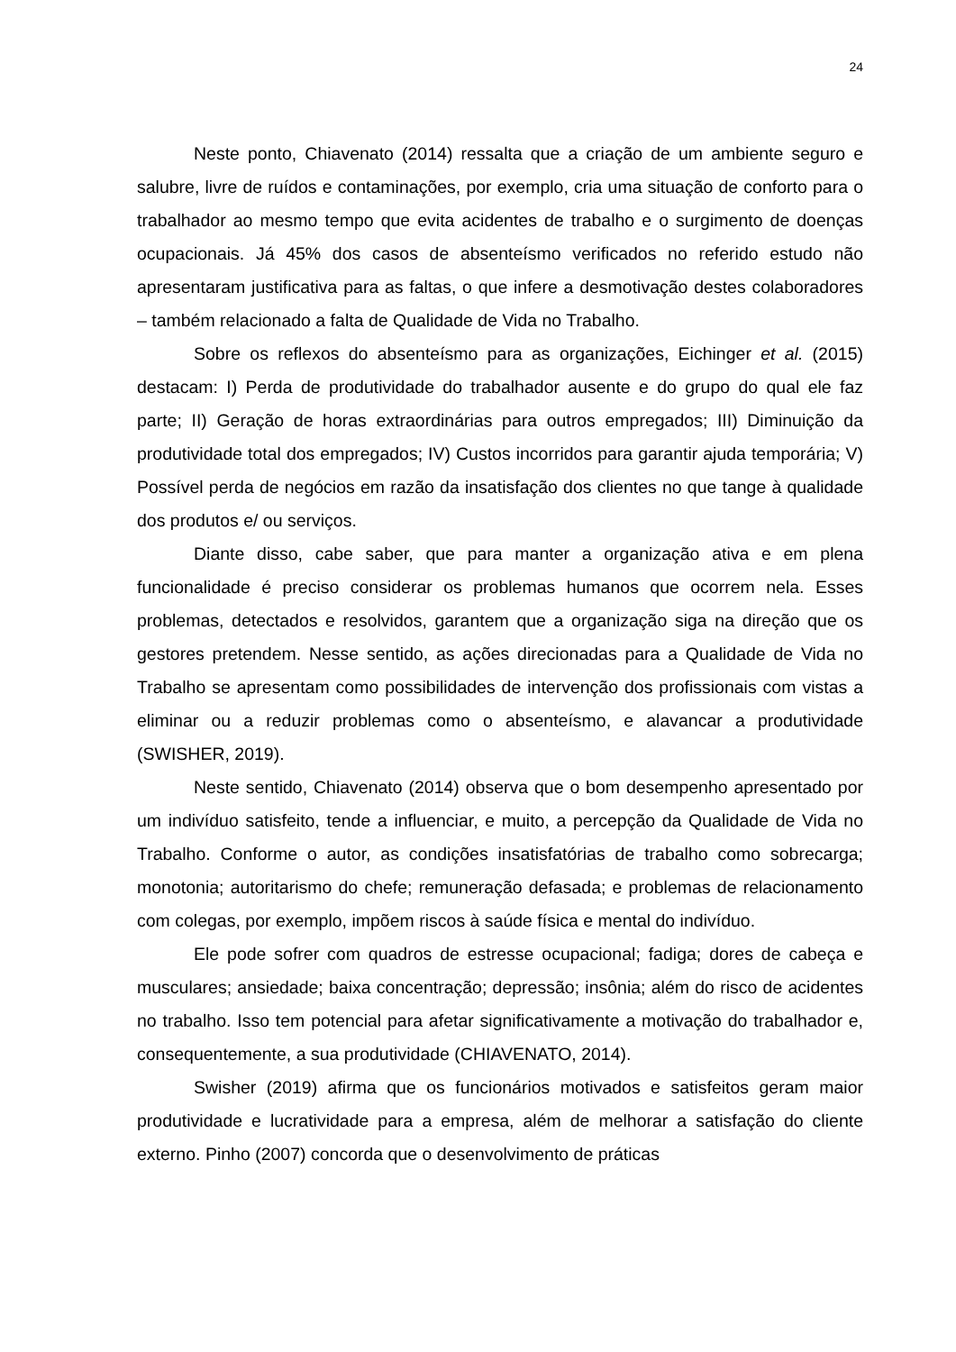24
Neste ponto, Chiavenato (2014) ressalta que a criação de um ambiente seguro e salubre, livre de ruídos e contaminações, por exemplo, cria uma situação de conforto para o trabalhador ao mesmo tempo que evita acidentes de trabalho e o surgimento de doenças ocupacionais. Já 45% dos casos de absenteísmo verificados no referido estudo não apresentaram justificativa para as faltas, o que infere a desmotivação destes colaboradores – também relacionado a falta de Qualidade de Vida no Trabalho.
Sobre os reflexos do absenteísmo para as organizações, Eichinger et al. (2015) destacam: I) Perda de produtividade do trabalhador ausente e do grupo do qual ele faz parte; II) Geração de horas extraordinárias para outros empregados; III) Diminuição da produtividade total dos empregados; IV) Custos incorridos para garantir ajuda temporária; V) Possível perda de negócios em razão da insatisfação dos clientes no que tange à qualidade dos produtos e/ ou serviços.
Diante disso, cabe saber, que para manter a organização ativa e em plena funcionalidade é preciso considerar os problemas humanos que ocorrem nela. Esses problemas, detectados e resolvidos, garantem que a organização siga na direção que os gestores pretendem. Nesse sentido, as ações direcionadas para a Qualidade de Vida no Trabalho se apresentam como possibilidades de intervenção dos profissionais com vistas a eliminar ou a reduzir problemas como o absenteísmo, e alavancar a produtividade (SWISHER, 2019).
Neste sentido, Chiavenato (2014) observa que o bom desempenho apresentado por um indivíduo satisfeito, tende a influenciar, e muito, a percepção da Qualidade de Vida no Trabalho. Conforme o autor, as condições insatisfatórias de trabalho como sobrecarga; monotonia; autoritarismo do chefe; remuneração defasada; e problemas de relacionamento com colegas, por exemplo, impõem riscos à saúde física e mental do indivíduo.
Ele pode sofrer com quadros de estresse ocupacional; fadiga; dores de cabeça e musculares; ansiedade; baixa concentração; depressão; insônia; além do risco de acidentes no trabalho. Isso tem potencial para afetar significativamente a motivação do trabalhador e, consequentemente, a sua produtividade (CHIAVENATO, 2014).
Swisher (2019) afirma que os funcionários motivados e satisfeitos geram maior produtividade e lucratividade para a empresa, além de melhorar a satisfação do cliente externo. Pinho (2007) concorda que o desenvolvimento de práticas